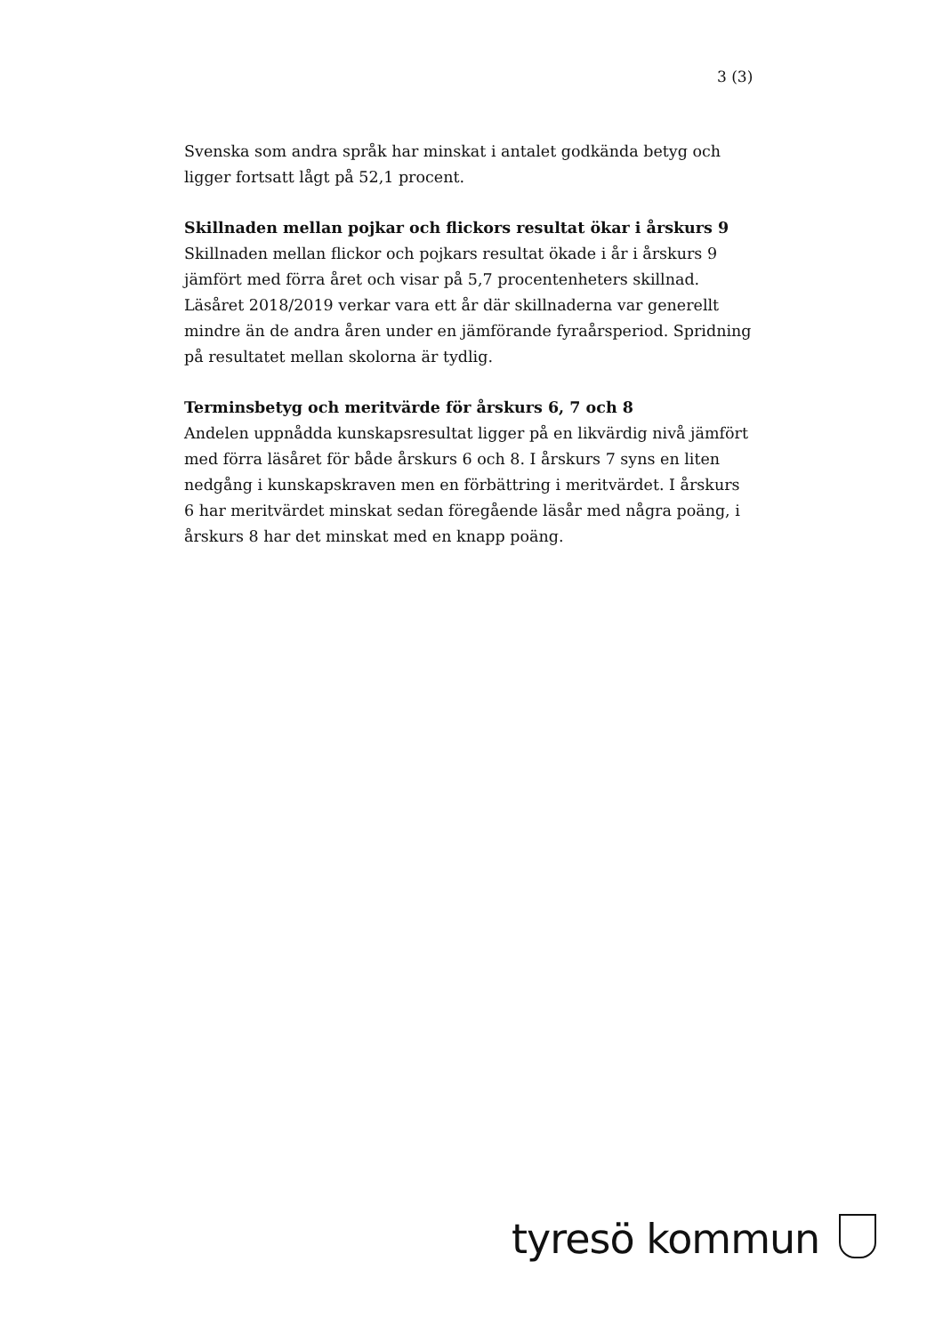3 (3)
Svenska som andra språk har minskat i antalet godkända betyg och ligger fortsatt lågt på 52,1 procent.
Skillnaden mellan pojkar och flickors resultat ökar i årskurs 9
Skillnaden mellan flickor och pojkars resultat ökade i år i årskurs 9 jämfört med förra året och visar på 5,7 procentenheters skillnad. Läsåret 2018/2019 verkar vara ett år där skillnaderna var generellt mindre än de andra åren under en jämförande fyraårsperiod. Spridning på resultatet mellan skolorna är tydlig.
Terminsbetyg och meritvärde för årskurs 6, 7 och 8
Andelen uppnådda kunskapsresultat ligger på en likvärdig nivå jämfört med förra läsåret för både årskurs 6 och 8. I årskurs 7 syns en liten nedgång i kunskapskraven men en förbättring i meritvärdet. I årskurs 6 har meritvärdet minskat sedan föregående läsår med några poäng, i årskurs 8 har det minskat med en knapp poäng.
tyresö kommun